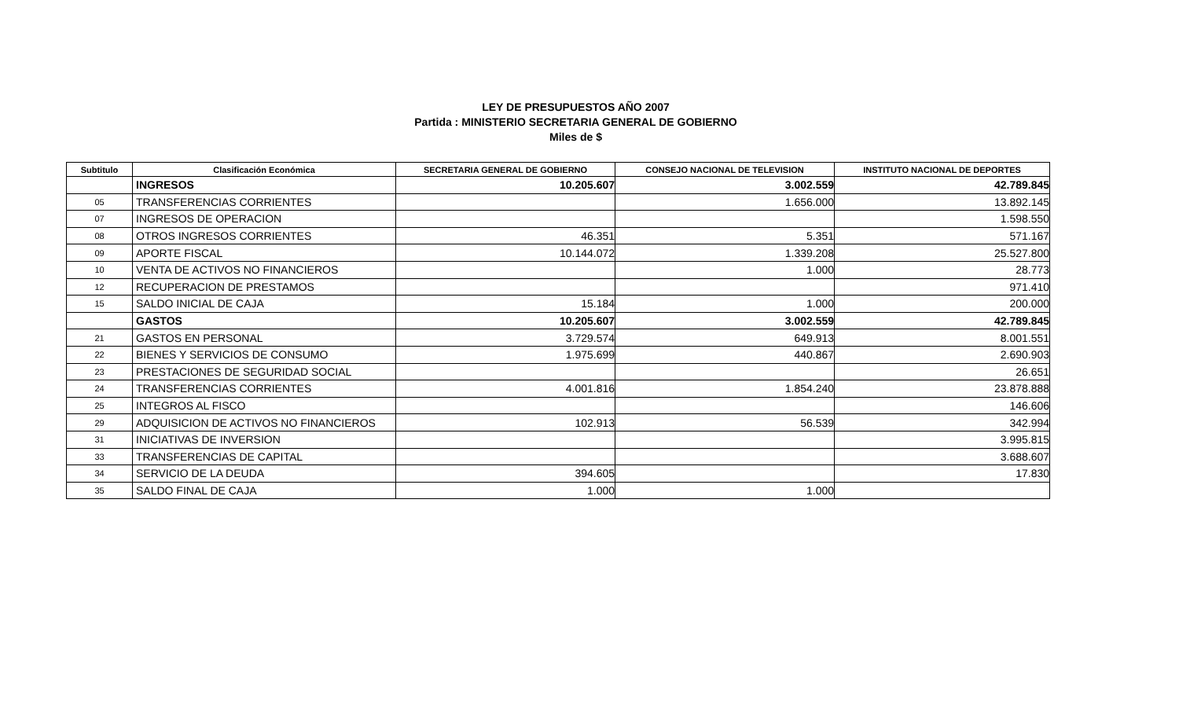LEY DE PRESUPUESTOS AÑO 2007
Partida : MINISTERIO SECRETARIA GENERAL DE GOBIERNO
Miles de $
| Subtitulo | Clasificación Económica | SECRETARIA GENERAL DE GOBIERNO | CONSEJO NACIONAL DE TELEVISION | INSTITUTO NACIONAL DE DEPORTES |
| --- | --- | --- | --- | --- |
| | INGRESOS | 10.205.607 | 3.002.559 | 42.789.845 |
| 05 | TRANSFERENCIAS CORRIENTES | | 1.656.000 | 13.892.145 |
| 07 | INGRESOS DE OPERACION | | | 1.598.550 |
| 08 | OTROS INGRESOS CORRIENTES | 46.351 | 5.351 | 571.167 |
| 09 | APORTE FISCAL | 10.144.072 | 1.339.208 | 25.527.800 |
| 10 | VENTA DE ACTIVOS NO FINANCIEROS | | 1.000 | 28.773 |
| 12 | RECUPERACION DE PRESTAMOS | | | 971.410 |
| 15 | SALDO INICIAL DE CAJA | 15.184 | 1.000 | 200.000 |
| | GASTOS | 10.205.607 | 3.002.559 | 42.789.845 |
| 21 | GASTOS EN PERSONAL | 3.729.574 | 649.913 | 8.001.551 |
| 22 | BIENES Y SERVICIOS DE CONSUMO | 1.975.699 | 440.867 | 2.690.903 |
| 23 | PRESTACIONES DE SEGURIDAD SOCIAL | | | 26.651 |
| 24 | TRANSFERENCIAS CORRIENTES | 4.001.816 | 1.854.240 | 23.878.888 |
| 25 | INTEGROS AL FISCO | | | 146.606 |
| 29 | ADQUISICION DE ACTIVOS NO FINANCIEROS | 102.913 | 56.539 | 342.994 |
| 31 | INICIATIVAS DE INVERSION | | | 3.995.815 |
| 33 | TRANSFERENCIAS DE CAPITAL | | | 3.688.607 |
| 34 | SERVICIO DE LA DEUDA | 394.605 | | 17.830 |
| 35 | SALDO FINAL DE CAJA | 1.000 | 1.000 | |